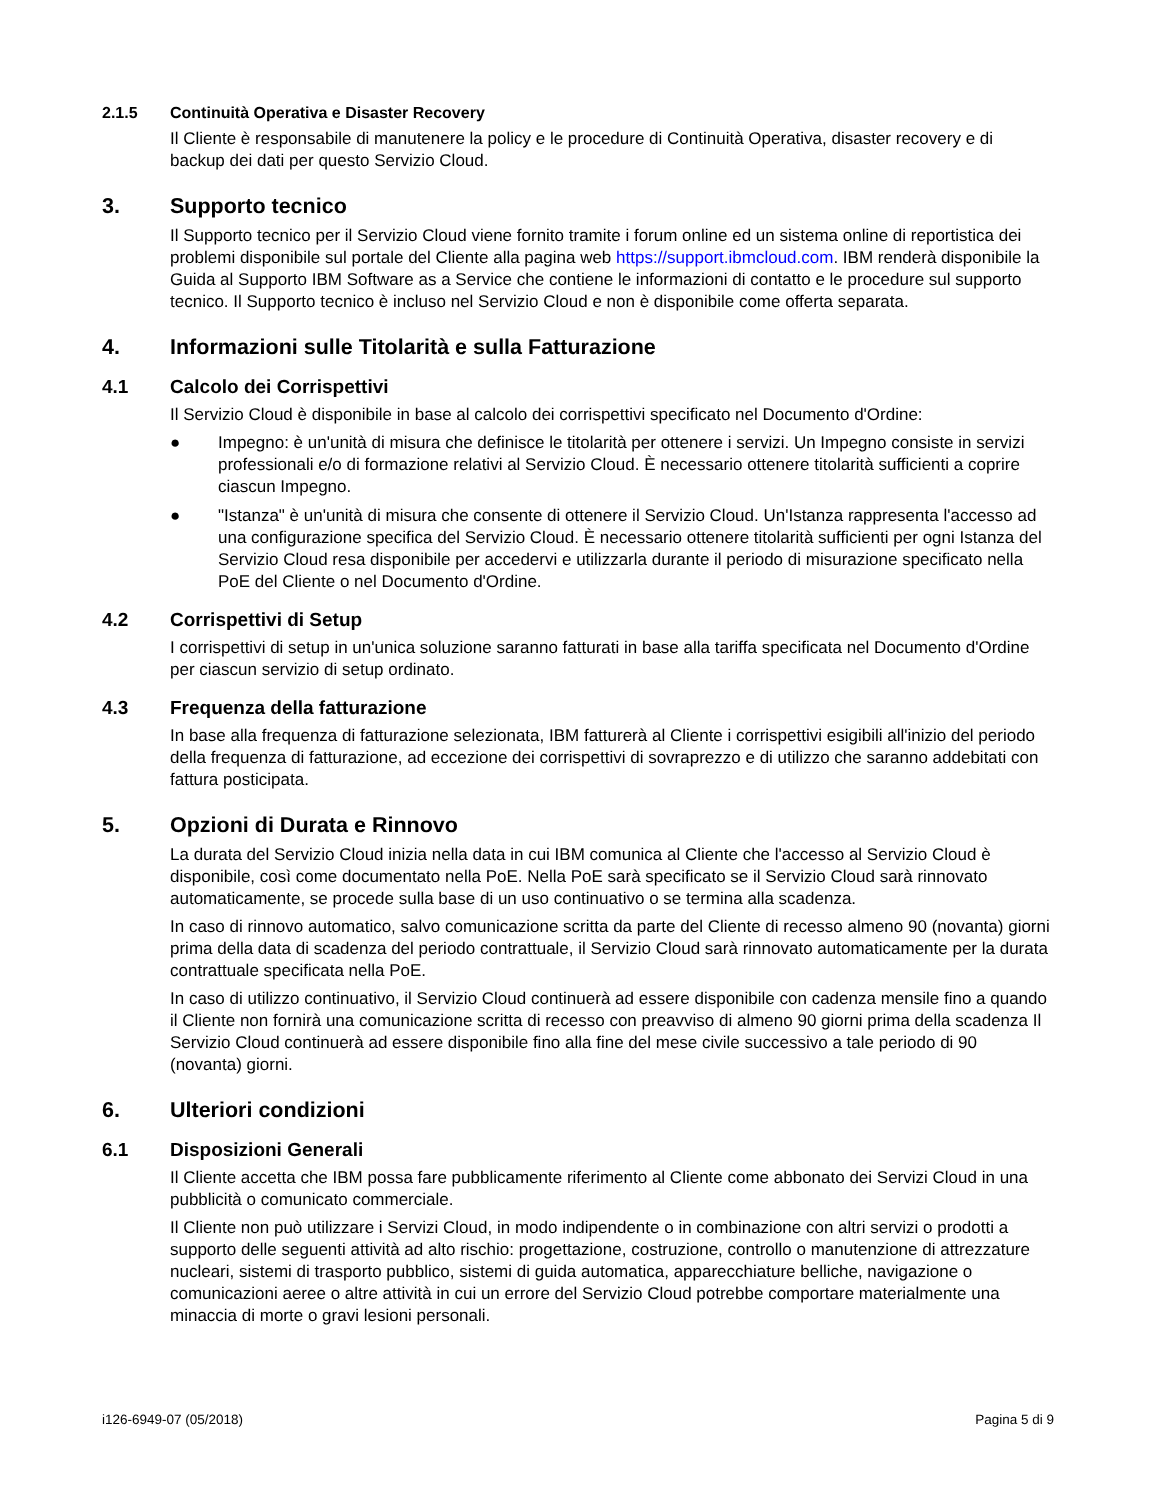2.1.5 Continuità Operativa e Disaster Recovery
Il Cliente è responsabile di manutenere la policy e le procedure di Continuità Operativa, disaster recovery e di backup dei dati per questo Servizio Cloud.
3. Supporto tecnico
Il Supporto tecnico per il Servizio Cloud viene fornito tramite i forum online ed un sistema online di reportistica dei problemi disponibile sul portale del Cliente alla pagina web https://support.ibmcloud.com. IBM renderà disponibile la Guida al Supporto IBM Software as a Service che contiene le informazioni di contatto e le procedure sul supporto tecnico. Il Supporto tecnico è incluso nel Servizio Cloud e non è disponibile come offerta separata.
4. Informazioni sulle Titolarità e sulla Fatturazione
4.1 Calcolo dei Corrispettivi
Il Servizio Cloud è disponibile in base al calcolo dei corrispettivi specificato nel Documento d'Ordine:
● Impegno: è un'unità di misura che definisce le titolarità per ottenere i servizi. Un Impegno consiste in servizi professionali e/o di formazione relativi al Servizio Cloud. È necessario ottenere titolarità sufficienti a coprire ciascun Impegno.
● "Istanza" è un'unità di misura che consente di ottenere il Servizio Cloud. Un'Istanza rappresenta l'accesso ad una configurazione specifica del Servizio Cloud. È necessario ottenere titolarità sufficienti per ogni Istanza del Servizio Cloud resa disponibile per accedervi e utilizzarla durante il periodo di misurazione specificato nella PoE del Cliente o nel Documento d'Ordine.
4.2 Corrispettivi di Setup
I corrispettivi di setup in un'unica soluzione saranno fatturati in base alla tariffa specificata nel Documento d'Ordine per ciascun servizio di setup ordinato.
4.3 Frequenza della fatturazione
In base alla frequenza di fatturazione selezionata, IBM fatturerà al Cliente i corrispettivi esigibili all'inizio del periodo della frequenza di fatturazione, ad eccezione dei corrispettivi di sovraprezzo e di utilizzo che saranno addebitati con fattura posticipata.
5. Opzioni di Durata e Rinnovo
La durata del Servizio Cloud inizia nella data in cui IBM comunica al Cliente che l'accesso al Servizio Cloud è disponibile, così come documentato nella PoE. Nella PoE sarà specificato se il Servizio Cloud sarà rinnovato automaticamente, se procede sulla base di un uso continuativo o se termina alla scadenza.
In caso di rinnovo automatico, salvo comunicazione scritta da parte del Cliente di recesso almeno 90 (novanta) giorni prima della data di scadenza del periodo contrattuale, il Servizio Cloud sarà rinnovato automaticamente per la durata contrattuale specificata nella PoE.
In caso di utilizzo continuativo, il Servizio Cloud continuerà ad essere disponibile con cadenza mensile fino a quando il Cliente non fornirà una comunicazione scritta di recesso con preavviso di almeno 90 giorni prima della scadenza Il Servizio Cloud continuerà ad essere disponibile fino alla fine del mese civile successivo a tale periodo di 90 (novanta) giorni.
6. Ulteriori condizioni
6.1 Disposizioni Generali
Il Cliente accetta che IBM possa fare pubblicamente riferimento al Cliente come abbonato dei Servizi Cloud in una pubblicità o comunicato commerciale.
Il Cliente non può utilizzare i Servizi Cloud, in modo indipendente o in combinazione con altri servizi o prodotti a supporto delle seguenti attività ad alto rischio: progettazione, costruzione, controllo o manutenzione di attrezzature nucleari, sistemi di trasporto pubblico, sistemi di guida automatica, apparecchiature belliche, navigazione o comunicazioni aeree o altre attività in cui un errore del Servizio Cloud potrebbe comportare materialmente una minaccia di morte o gravi lesioni personali.
i126-6949-07 (05/2018) Pagina 5 di 9